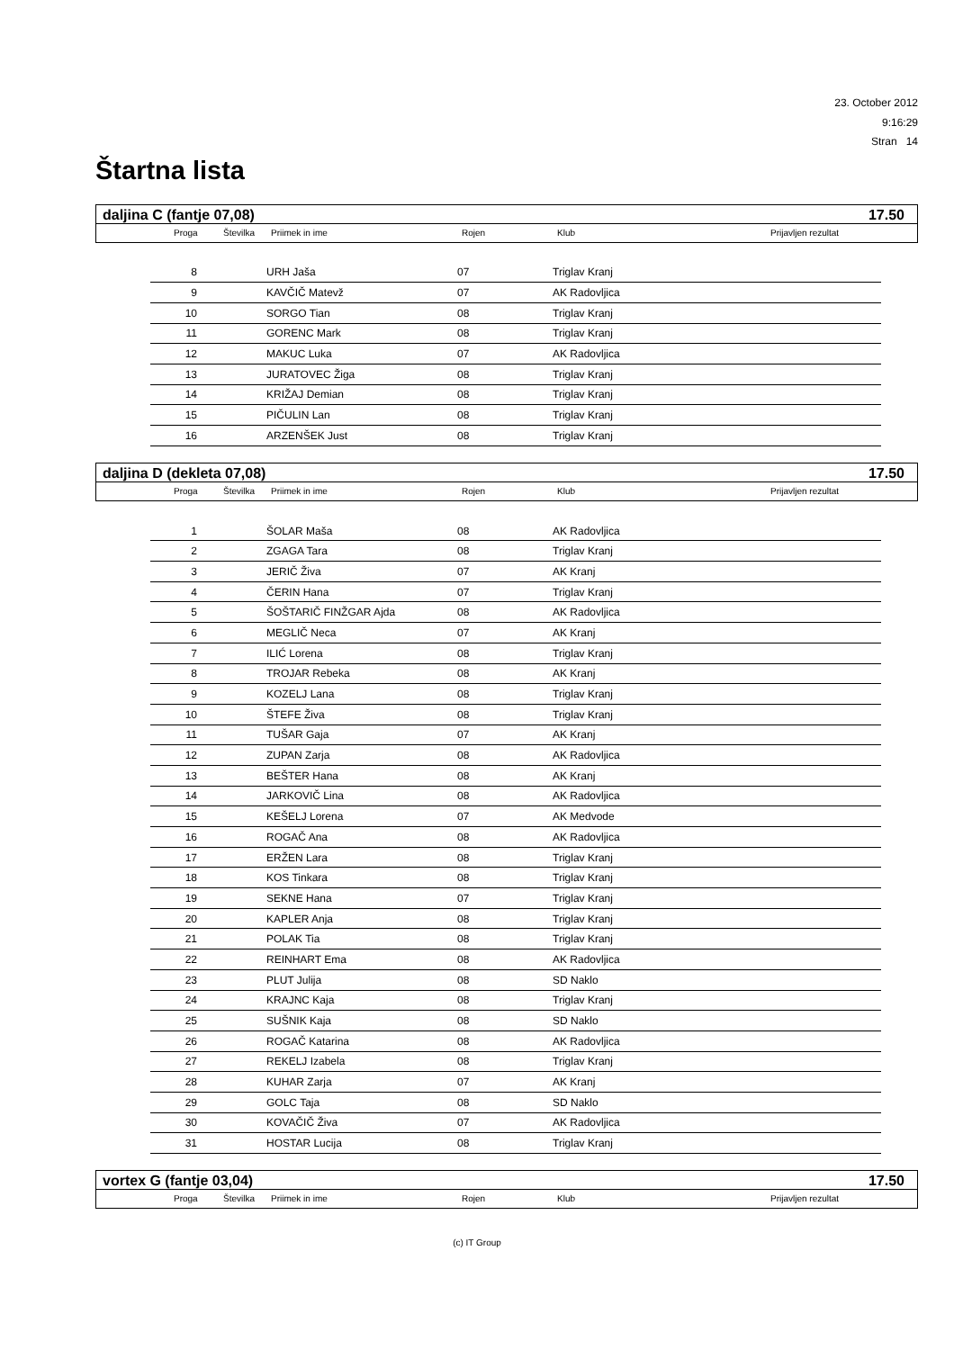23. October 2012
9:16:29
Stran 14
Štartna lista
daljina C (fantje 07,08) 17.50
| | Proga | Številka | Priimek in ime | Rojen | Klub | Prijavljen rezultat |
| --- | --- | --- | --- | --- | --- | --- |
| 8 | | URH Jaša | 07 | Triglav Kranj |
| 9 | | KAVČIČ Matevž | 07 | AK Radovljica |
| 10 | | SORGO Tian | 08 | Triglav Kranj |
| 11 | | GORENC Mark | 08 | Triglav Kranj |
| 12 | | MAKUC Luka | 07 | AK Radovljica |
| 13 | | JURATOVEC Žiga | 08 | Triglav Kranj |
| 14 | | KRIŽAJ Demian | 08 | Triglav Kranj |
| 15 | | PIČULIN Lan | 08 | Triglav Kranj |
| 16 | | ARZENŠEK Just | 08 | Triglav Kranj |
daljina D (dekleta 07,08) 17.50
| | Proga | Številka | Priimek in ime | Rojen | Klub | Prijavljen rezultat |
| --- | --- | --- | --- | --- | --- | --- |
| 1 | | ŠOLAR Maša | 08 | AK Radovljica |
| 2 | | ZGAGA Tara | 08 | Triglav Kranj |
| 3 | | JERIČ Živa | 07 | AK Kranj |
| 4 | | ČERIN Hana | 07 | Triglav Kranj |
| 5 | | ŠOŠTARIČ FINŽGAR Ajda | 08 | AK Radovljica |
| 6 | | MEGLIČ Neca | 07 | AK Kranj |
| 7 | | ILIĆ Lorena | 08 | Triglav Kranj |
| 8 | | TROJAR Rebeka | 08 | AK Kranj |
| 9 | | KOZELJ Lana | 08 | Triglav Kranj |
| 10 | | ŠTEFE Živa | 08 | Triglav Kranj |
| 11 | | TUŠAR Gaja | 07 | AK Kranj |
| 12 | | ZUPAN Zarja | 08 | AK Radovljica |
| 13 | | BEŠTER Hana | 08 | AK Kranj |
| 14 | | JARKOVIČ Lina | 08 | AK Radovljica |
| 15 | | KEŠELJ Lorena | 07 | AK Medvode |
| 16 | | ROGAČ Ana | 08 | AK Radovljica |
| 17 | | ERŽEN Lara | 08 | Triglav Kranj |
| 18 | | KOS Tinkara | 08 | Triglav Kranj |
| 19 | | SEKNE Hana | 07 | Triglav Kranj |
| 20 | | KAPLER Anja | 08 | Triglav Kranj |
| 21 | | POLAK Tia | 08 | Triglav Kranj |
| 22 | | REINHART Ema | 08 | AK Radovljica |
| 23 | | PLUT Julija | 08 | SD Naklo |
| 24 | | KRAJNC Kaja | 08 | Triglav Kranj |
| 25 | | SUŠNIK Kaja | 08 | SD Naklo |
| 26 | | ROGAČ Katarina | 08 | AK Radovljica |
| 27 | | REKELJ Izabela | 08 | Triglav Kranj |
| 28 | | KUHAR Zarja | 07 | AK Kranj |
| 29 | | GOLC Taja | 08 | SD Naklo |
| 30 | | KOVAČIČ Živa | 07 | AK Radovljica |
| 31 | | HOSTAR Lucija | 08 | Triglav Kranj |
vortex G (fantje 03,04) 17.50
| | Proga | Številka | Priimek in ime | Rojen | Klub | Prijavljen rezultat |
| --- | --- | --- | --- | --- | --- | --- |
(c) IT Group